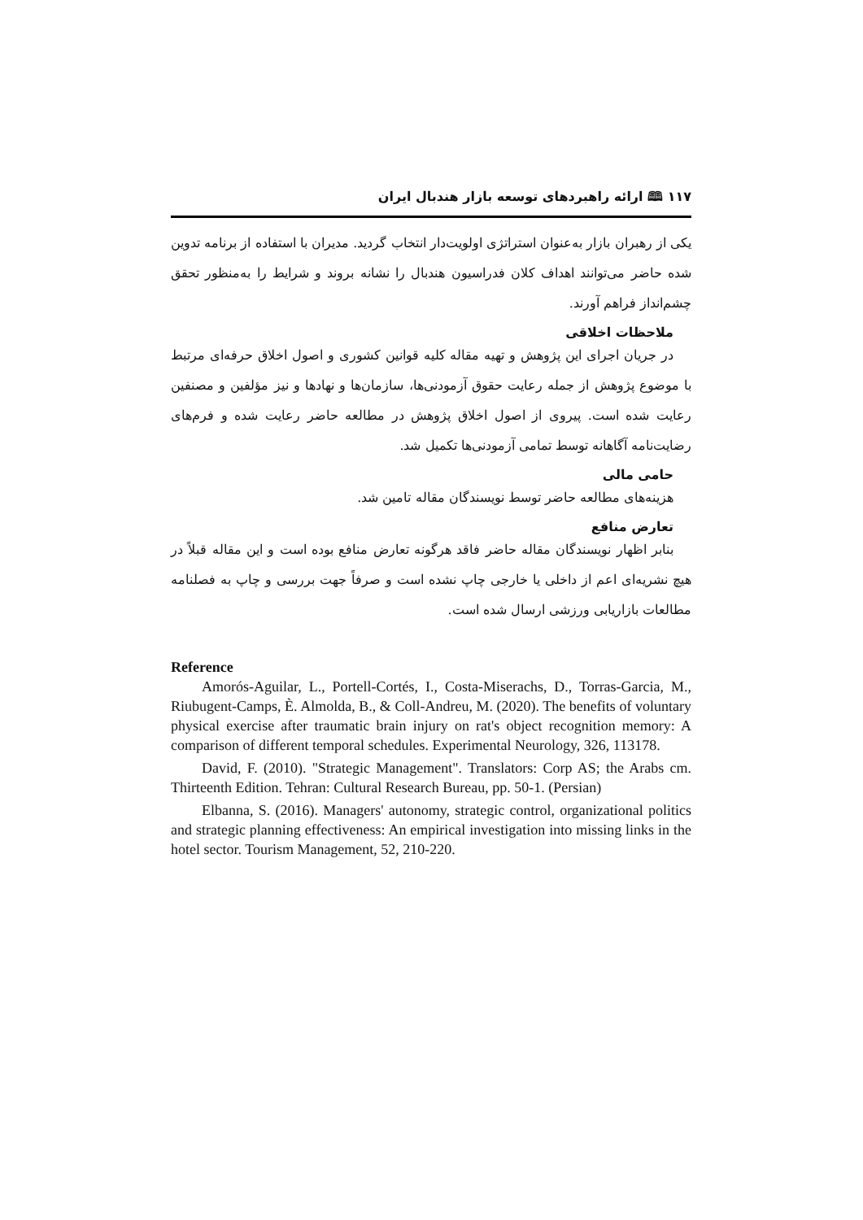۱۱۷ 🕮 ارائه راهبردهای توسعه بازار هندبال ایران
یکی از رهبران بازار به‌عنوان استراتژی اولویت‌دار انتخاب گردید. مدیران با استفاده از برنامه تدوین شده حاضر می‌توانند اهداف کلان فدراسیون هندبال را نشانه بروند و شرایط را به‌منظور تحقق چشم‌انداز فراهم آورند.
ملاحظات اخلاقی
در جریان اجرای این پژوهش و تهیه مقاله کلیه قوانین کشوری و اصول اخلاق حرفه‌ای مرتبط با موضوع پژوهش از جمله رعایت حقوق آزمودنی‌ها، سازمان‌ها و نهادها و نیز مؤلفین و مصنفین رعایت شده است. پیروی از اصول اخلاق پژوهش در مطالعه حاضر رعایت شده و فرم‌های رضایت‌نامه آگاهانه توسط تمامی آزمودنی‌ها تکمیل شد.
حامی مالی
هزینه‌های مطالعه حاضر توسط نویسندگان مقاله تامین شد.
تعارض منافع
بنابر اظهار نویسندگان مقاله حاضر فاقد هرگونه تعارض منافع بوده است و این مقاله قبلاً در هیچ نشریه‌ای اعم از داخلی یا خارجی چاپ نشده است و صرفاً جهت بررسی و چاپ به فصلنامه مطالعات بازاریابی ورزشی ارسال شده است.
Reference
Amorós-Aguilar, L., Portell-Cortés, I., Costa-Miserachs, D., Torras-Garcia, M., Riubugent-Camps, È. Almolda, B., & Coll-Andreu, M. (2020). The benefits of voluntary physical exercise after traumatic brain injury on rat's object recognition memory: A comparison of different temporal schedules. Experimental Neurology, 326, 113178.
David, F. (2010). "Strategic Management". Translators: Corp AS; the Arabs cm. Thirteenth Edition. Tehran: Cultural Research Bureau, pp. 50-1. (Persian)
Elbanna, S. (2016). Managers' autonomy, strategic control, organizational politics and strategic planning effectiveness: An empirical investigation into missing links in the hotel sector. Tourism Management, 52, 210-220.